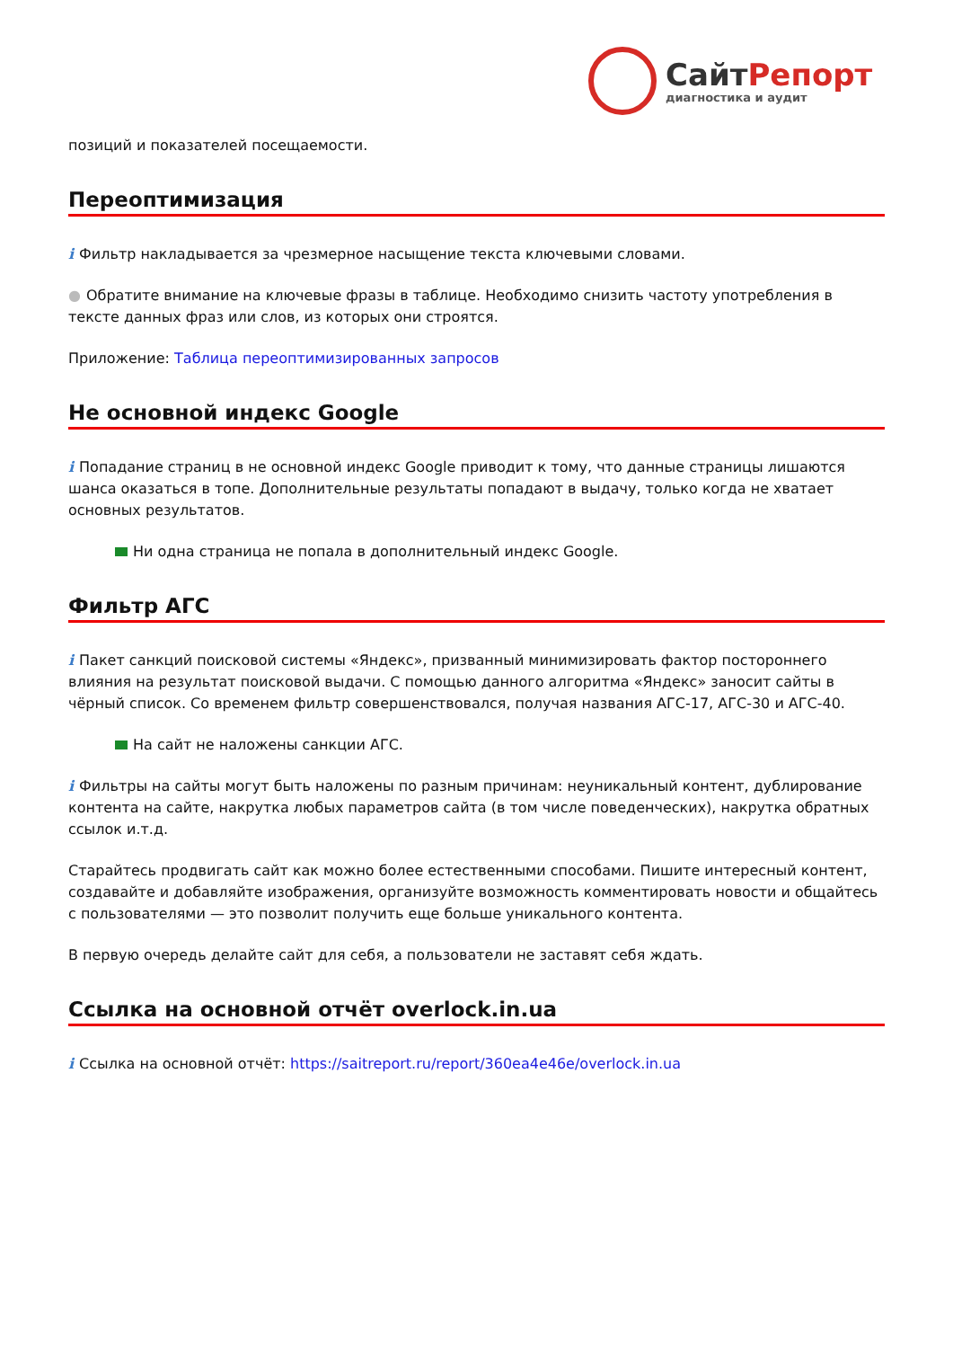Сайт Репорт
диагностика и аудит
позиций и показателей посещаемости.
Переоптимизация
i Фильтр накладывается за чрезмерное насыщение текста ключевыми словами.
● Обратите внимание на ключевые фразы в таблице. Необходимо снизить частоту употребления в тексте данных фраз или слов, из которых они строятся.
Приложение: Таблица переоптимизированных запросов
Не основной индекс Google
i Попадание страниц в не основной индекс Google приводит к тому, что данные страницы лишаются шанса оказаться в топе. Дополнительные результаты попадают в выдачу, только когда не хватает основных результатов.
Ни одна страница не попала в дополнительный индекс Google.
Фильтр АГС
i Пакет санкций поисковой системы «Яндекс», призванный минимизировать фактор постороннего влияния на результат поисковой выдачи. С помощью данного алгоритма «Яндекс» заносит сайты в чёрный список. Со временем фильтр совершенствовался, получая названия АГС-17, АГС-30 и АГС-40.
На сайт не наложены санкции АГС.
i Фильтры на сайты могут быть наложены по разным причинам: неуникальный контент, дублирование контента на сайте, накрутка любых параметров сайта (в том числе поведенческих), накрутка обратных ссылок и.т.д.
Старайтесь продвигать сайт как можно более естественными способами. Пишите интересный контент, создавайте и добавляйте изображения, организуйте возможность комментировать новости и общайтесь с пользователями — это позволит получить еще больше уникального контента.
В первую очередь делайте сайт для себя, а пользователи не заставят себя ждать.
Ссылка на основной отчёт overlock.in.ua
i Ссылка на основной отчёт: https://saitreport.ru/report/360ea4e46e/overlock.in.ua